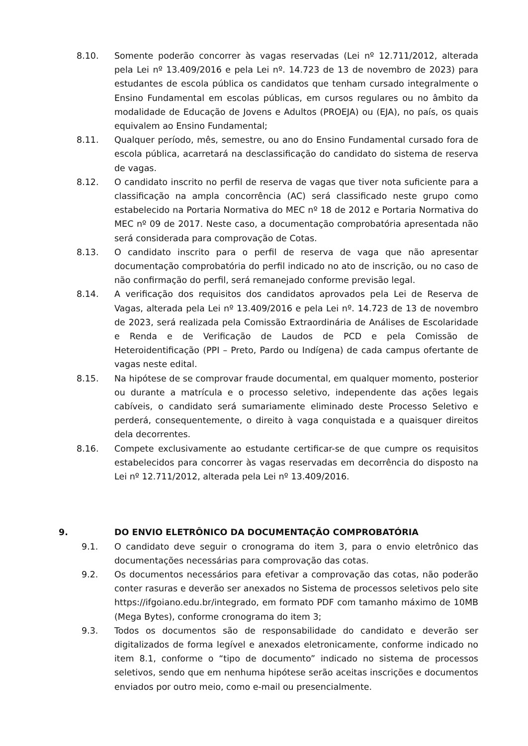8.10. Somente poderão concorrer às vagas reservadas (Lei nº 12.711/2012, alterada pela Lei nº 13.409/2016 e pela Lei nº. 14.723 de 13 de novembro de 2023) para estudantes de escola pública os candidatos que tenham cursado integralmente o Ensino Fundamental em escolas públicas, em cursos regulares ou no âmbito da modalidade de Educação de Jovens e Adultos (PROEJA) ou (EJA), no país, os quais equivalem ao Ensino Fundamental;
8.11. Qualquer período, mês, semestre, ou ano do Ensino Fundamental cursado fora de escola pública, acarretará na desclassificação do candidato do sistema de reserva de vagas.
8.12. O candidato inscrito no perfil de reserva de vagas que tiver nota suficiente para a classificação na ampla concorrência (AC) será classificado neste grupo como estabelecido na Portaria Normativa do MEC nº 18 de 2012 e Portaria Normativa do MEC nº 09 de 2017. Neste caso, a documentação comprobatória apresentada não será considerada para comprovação de Cotas.
8.13. O candidato inscrito para o perfil de reserva de vaga que não apresentar documentação comprobatória do perfil indicado no ato de inscrição, ou no caso de não confirmação do perfil, será remanejado conforme previsão legal.
8.14. A verificação dos requisitos dos candidatos aprovados pela Lei de Reserva de Vagas, alterada pela Lei nº 13.409/2016 e pela Lei nº. 14.723 de 13 de novembro de 2023, será realizada pela Comissão Extraordinária de Análises de Escolaridade e Renda e de Verificação de Laudos de PCD e pela Comissão de Heteroidentificação (PPI – Preto, Pardo ou Indígena) de cada campus ofertante de vagas neste edital.
8.15. Na hipótese de se comprovar fraude documental, em qualquer momento, posterior ou durante a matrícula e o processo seletivo, independente das ações legais cabíveis, o candidato será sumariamente eliminado deste Processo Seletivo e perderá, consequentemente, o direito à vaga conquistada e a quaisquer direitos dela decorrentes.
8.16. Compete exclusivamente ao estudante certificar-se de que cumpre os requisitos estabelecidos para concorrer às vagas reservadas em decorrência do disposto na Lei nº 12.711/2012, alterada pela Lei nº 13.409/2016.
9. DO ENVIO ELETRÔNICO DA DOCUMENTAÇÃO COMPROBATÓRIA
9.1. O candidato deve seguir o cronograma do item 3, para o envio eletrônico das documentações necessárias para comprovação das cotas.
9.2. Os documentos necessários para efetivar a comprovação das cotas, não poderão conter rasuras e deverão ser anexados no Sistema de processos seletivos pelo site https://ifgoiano.edu.br/integrado, em formato PDF com tamanho máximo de 10MB (Mega Bytes), conforme cronograma do item 3;
9.3. Todos os documentos são de responsabilidade do candidato e deverão ser digitalizados de forma legível e anexados eletronicamente, conforme indicado no item 8.1, conforme o “tipo de documento” indicado no sistema de processos seletivos, sendo que em nenhuma hipótese serão aceitas inscrições e documentos enviados por outro meio, como e-mail ou presencialmente.